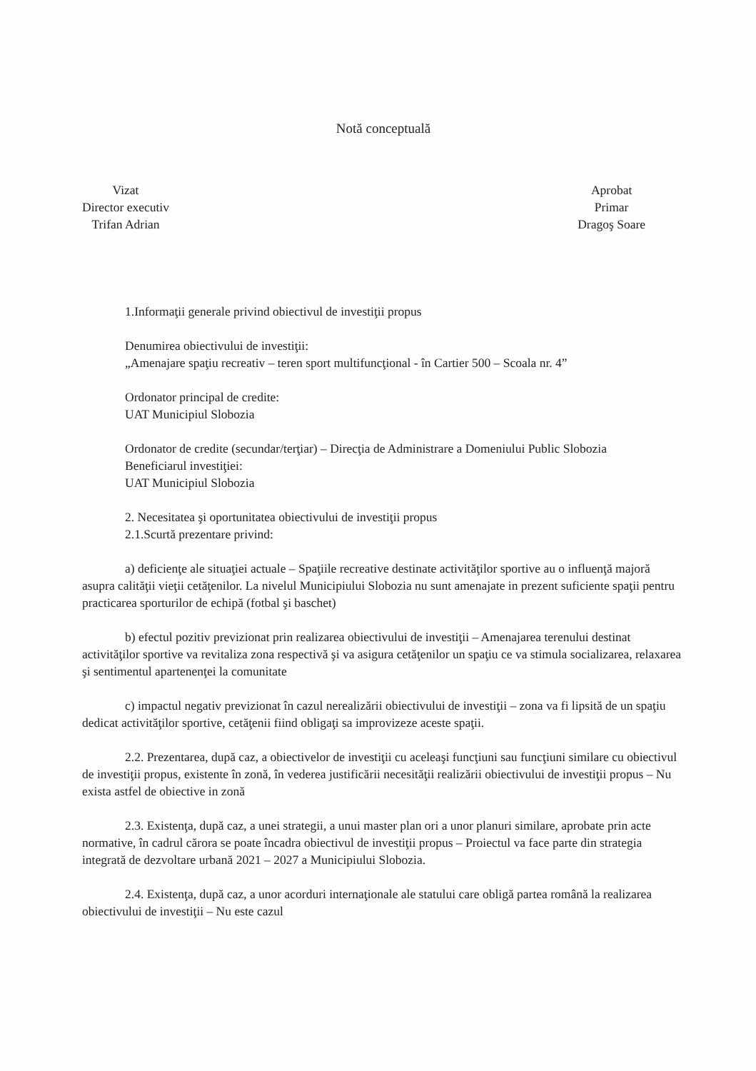Notă conceptuală
Vizat
Director executiv
Trifan Adrian
Aprobat
Primar
Dragoş Soare
1.Informaţii generale privind obiectivul de investiţii propus
Denumirea obiectivului de investiţii:
„Amenajare spaţiu recreativ – teren sport multifuncţional - în Cartier 500 – Scoala nr. 4”
Ordonator principal de credite:
UAT Municipiul Slobozia
Ordonator de credite (secundar/terţiar) – Direcţia de Administrare a Domeniului Public Slobozia
Beneficiarul investiţiei:
UAT Municipiul Slobozia
2. Necesitatea şi oportunitatea obiectivului de investiţii propus
2.1.Scurtă prezentare privind:
a) deficienţe ale situaţiei actuale – Spaţiile recreative destinate activităţilor sportive au o influenţă majoră asupra calităţii vieţii cetăţenilor. La nivelul Municipiului Slobozia nu sunt amenajate in prezent suficiente spaţii pentru practicarea sporturilor de echipă (fotbal şi baschet)
b) efectul pozitiv previzionat prin realizarea obiectivului de investiţii – Amenajarea terenului destinat activităţilor sportive va revitaliza zona respectivă şi va asigura cetăţenilor un spaţiu ce va stimula socializarea, relaxarea şi sentimentul apartenenţei la comunitate
c) impactul negativ previzionat în cazul nerealizării obiectivului de investiţii – zona va fi lipsită de un spaţiu dedicat activităţilor sportive, cetăţenii fiind obligaţi sa improvizeze aceste spaţii.
2.2. Prezentarea, după caz, a obiectivelor de investiţii cu aceleaşi funcţiuni sau funcţiuni similare cu obiectivul de investiţii propus, existente în zonă, în vederea justificării necesităţii realizării obiectivului de investiţii propus – Nu exista astfel de obiective in zonă
2.3. Existenţa, după caz, a unei strategii, a unui master plan ori a unor planuri similare, aprobate prin acte normative, în cadrul cărora se poate încadra obiectivul de investiţii propus – Proiectul va face parte din strategia integrată de dezvoltare urbană 2021 – 2027 a Municipiului Slobozia.
2.4. Existenţa, după caz, a unor acorduri internaţionale ale statului care obligă partea română la realizarea obiectivului de investiţii – Nu este cazul